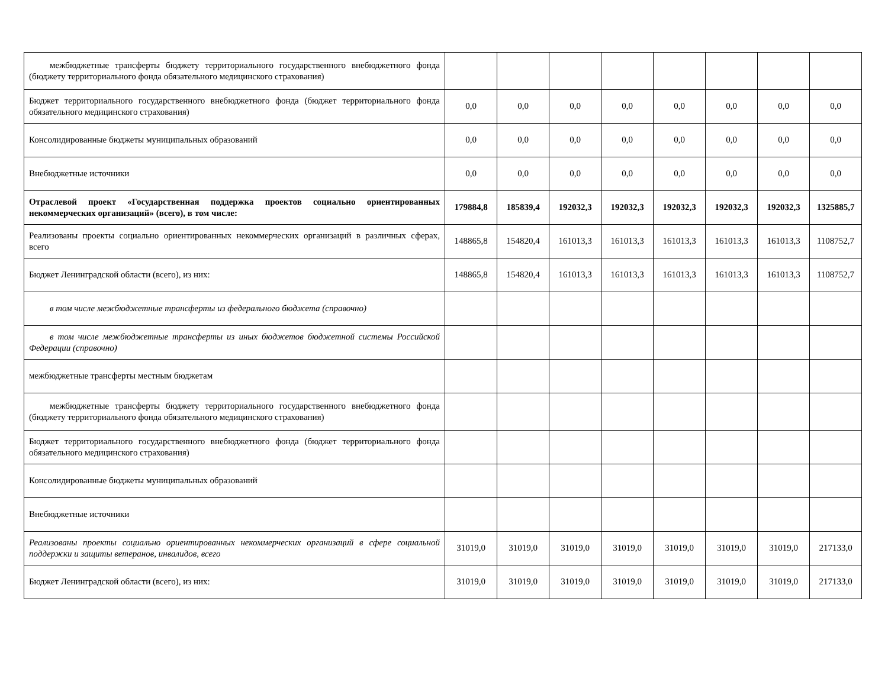| межбюджетные трансферты бюджету территориального государственного внебюджетного фонда (бюджету территориального фонда обязательного медицинского страхования) | | | | | | | | |
| Бюджет территориального государственного внебюджетного фонда (бюджет территориального фонда обязательного медицинского страхования) | 0,0 | 0,0 | 0,0 | 0,0 | 0,0 | 0,0 | 0,0 | 0,0 |
| Консолидированные бюджеты муниципальных образований | 0,0 | 0,0 | 0,0 | 0,0 | 0,0 | 0,0 | 0,0 | 0,0 |
| Внебюджетные источники | 0,0 | 0,0 | 0,0 | 0,0 | 0,0 | 0,0 | 0,0 | 0,0 |
| Отраслевой проект «Государственная поддержка проектов социально ориентированных некоммерческих организаций» (всего), в том числе: | 179884,8 | 185839,4 | 192032,3 | 192032,3 | 192032,3 | 192032,3 | 192032,3 | 1325885,7 |
| Реализованы проекты социально ориентированных некоммерческих организаций в различных сферах, всего | 148865,8 | 154820,4 | 161013,3 | 161013,3 | 161013,3 | 161013,3 | 161013,3 | 1108752,7 |
| Бюджет Ленинградской области (всего), из них: | 148865,8 | 154820,4 | 161013,3 | 161013,3 | 161013,3 | 161013,3 | 161013,3 | 1108752,7 |
| в том числе межбюджетные трансферты из федерального бюджета (справочно) | | | | | | | | |
| в том числе межбюджетные трансферты из иных бюджетов бюджетной системы Российской Федерации (справочно) | | | | | | | | |
| межбюджетные трансферты местным бюджетам | | | | | | | | |
| межбюджетные трансферты бюджету территориального государственного внебюджетного фонда (бюджету территориального фонда обязательного медицинского страхования) | | | | | | | | |
| Бюджет территориального государственного внебюджетного фонда (бюджет территориального фонда обязательного медицинского страхования) | | | | | | | | |
| Консолидированные бюджеты муниципальных образований | | | | | | | | |
| Внебюджетные источники | | | | | | | | |
| Реализованы проекты социально ориентированных некоммерческих организаций в сфере социальной поддержки и защиты ветеранов, инвалидов, всего | 31019,0 | 31019,0 | 31019,0 | 31019,0 | 31019,0 | 31019,0 | 31019,0 | 217133,0 |
| Бюджет Ленинградской области (всего), из них: | 31019,0 | 31019,0 | 31019,0 | 31019,0 | 31019,0 | 31019,0 | 31019,0 | 217133,0 |